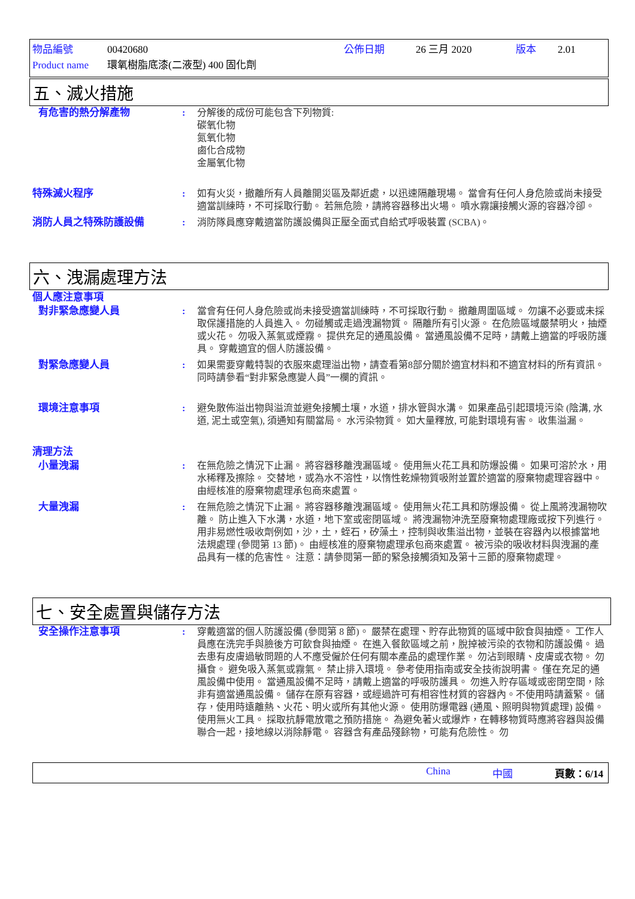物品編號 00420680 公佈日期 26 三月 2020 版本 2.01
Product name 環氧樹脂底漆(二液型) 400 固化劑
五、滅火措施
有危害的熱分解產物 : 分解後的成份可能包含下列物質:
碳氧化物
氮氧化物
鹵化合成物
金屬氧化物
特殊滅火程序 : 如有火災，撤離所有人員離開災區及鄰近處，以迅速隔離現場。 當會有任何人身危險或尚未接受適當訓練時，不可採取行動。 若無危險，請將容器移出火場。 噴水霧讓接觸火源的容器冷卻。
消防人員之特殊防護設備 : 消防隊員應穿戴適當防護設備與正壓全面式自給式呼吸裝置 (SCBA)。
六、洩漏處理方法
個人應注意事項
對非緊急應變人員 : 當會有任何人身危險或尚未接受適當訓練時，不可採取行動。 撤離周圍區域。 勿讓不必要或未採取保護措施的人員進入。 勿碰觸或走過洩漏物質。 隔離所有引火源。 在危險區域嚴禁明火，抽煙或火花。 勿吸入蒸氣或煙霧。 提供充足的通風設備。 當通風設備不足時，請戴上適當的呼吸防護具。 穿戴適宜的個人防護設備。
對緊急應變人員 : 如果需要穿戴特製的衣服來處理溢出物，請查看第8部分關於適宜材料和不適宜材料的所有資訊。 同時請參看“對非緊急應變人員”一欄的資訊。
環境注意事項 : 避免散佈溢出物與溢流並避免接觸土壤，水道，排水管與水溝。 如果產品引起環境污染 (陰溝, 水道, 泥土或空氣), 須通知有關當局。 水污染物質。 如大量釋放, 可能對環境有害。 收集溢漏。
清理方法
小量洩漏 : 在無危險之情況下止漏。 將容器移離洩漏區域。 使用無火花工具和防爆設備。 如果可溶於水，用水稀釋及擦除。 交替地，或為水不溶性，以惰性乾燥物質吸附並置於適當的廢棄物處理容器中。 由經核准的廢棄物處理承包商來處置。
大量洩漏 : 在無危險之情況下止漏。 將容器移離洩漏區域。 使用無火花工具和防爆設備。 從上風將洩漏物吹離。 防止進入下水溝，水道，地下室或密閉區域。 將洩漏物沖洗至廢棄物處理廠或按下列進行。 用非易燃性吸收劑例如，沙，土，蛭石，矽藻土，控制與收集溢出物，並裝在容器內以根據當地法規處理 (參閱第 13 節)。 由經核准的廢棄物處理承包商來處置。 被污染的吸收材料與洩漏的產品具有一樣的危害性。 注意：請參閱第一節的緊急接觸須知及第十三節的廢棄物處理。
七、安全處置與儲存方法
安全操作注意事項 : 穿戴適當的個人防護設備 (參閱第 8 節)。 嚴禁在處理、貯存此物質的區域中飲食與抽煙。 工作人員應在洗完手與臉後方可飲食與抽煙。 在進入餐飲區域之前，脫掉被污染的衣物和防護設備。 過去患有皮膚過敏問題的人不應受僱於任何有關本產品的處理作業。 勿沾到眼睛、皮膚或衣物。 勿攝食。 避免吸入蒸氣或霧氣。 禁止排入環境。 參考使用指南或安全技術說明書。 僅在充足的通風設備中使用。 當通風設備不足時，請戴上適當的呼吸防護具。 勿進入貯存區域或密閉空間，除非有適當通風設備。 儲存在原有容器，或經過許可有相容性材質的容器內。不使用時請蓋緊。 儲存，使用時遠離熱、火花、明火或所有其他火源。 使用防爆電器 (通風、照明與物質處理) 設備。 使用無火工具。 採取抗靜電放電之預防措施。 為避免著火或爆炸，在轉移物質時應將容器與設備聯合一起，接地線以消除靜電。 容器含有產品殘餘物，可能有危險性。 勿
China 中國 頁數：6/14